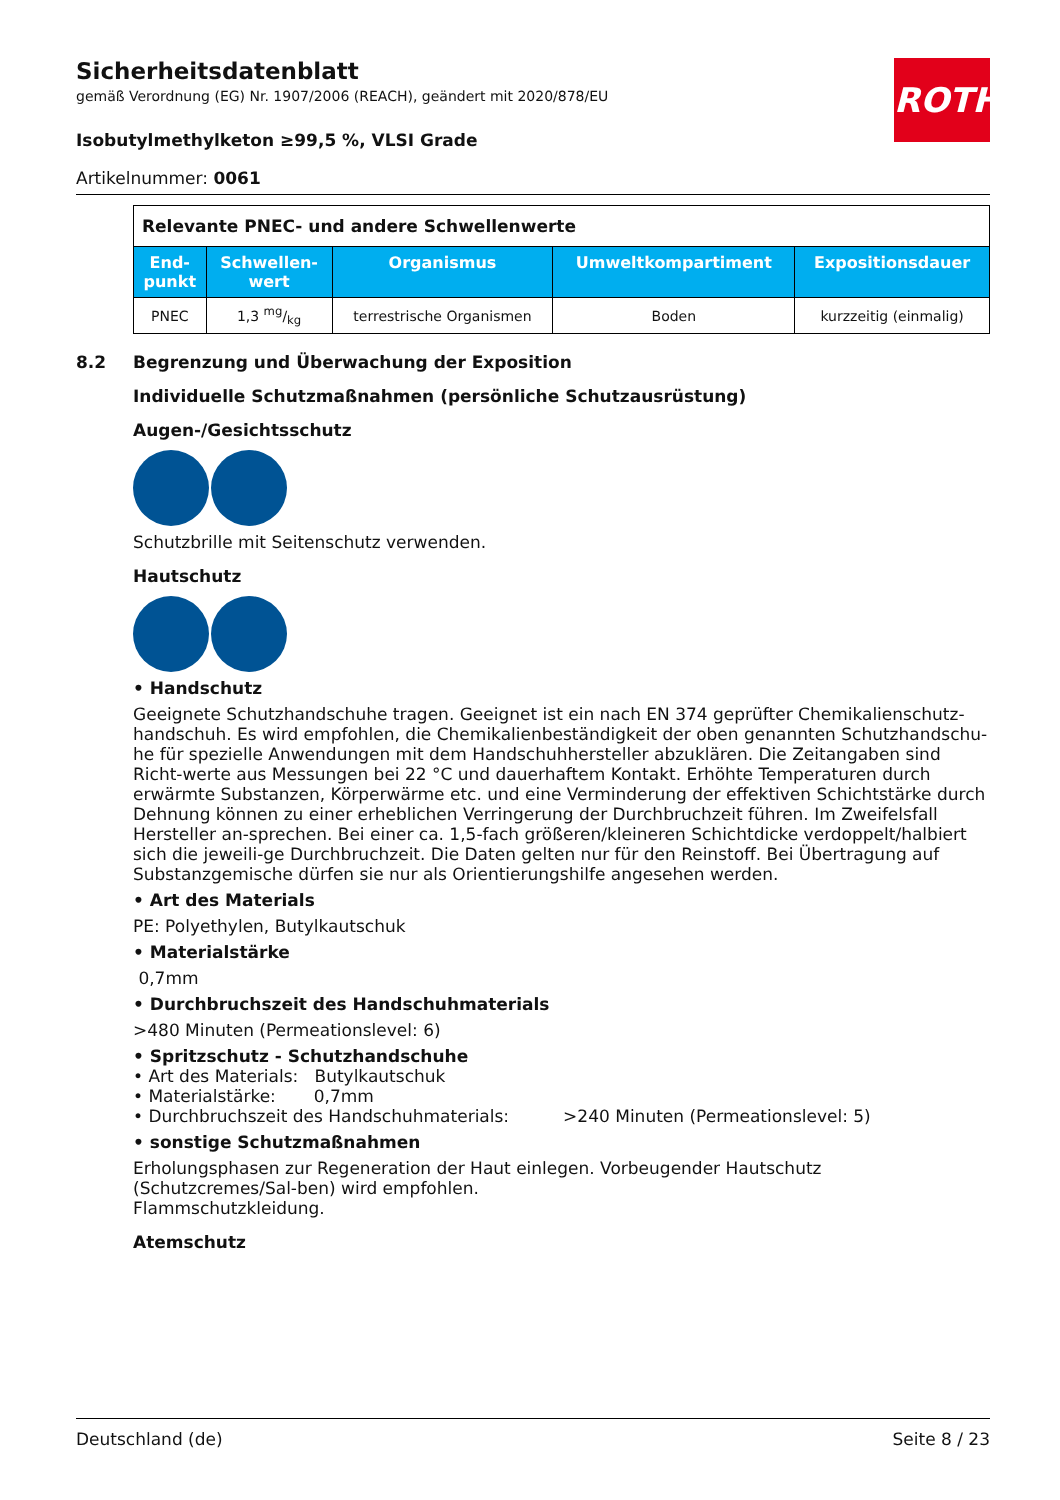ROTH
Sicherheitsdatenblatt
gemäß Verordnung (EG) Nr. 1907/2006 (REACH), geändert mit 2020/878/EU
Isobutylmethylketon ≥99,5 %, VLSI Grade
Artikelnummer: 0061
| Relevante PNEC- und andere Schwellenwerte | | | | |
| End- punkt | Schwellen- wert | Organismus | Umweltkompartiment | Expositionsdauer |
| PNEC | 1,3 mg/kg | terrestrische Organismen | Boden | kurzzeitig (einmalig) |
8.2 Begrenzung und Überwachung der Exposition
Individuelle Schutzmaßnahmen (persönliche Schutzausrüstung)
Augen-/Gesichtsschutz
Schutzbrille mit Seitenschutz verwenden.
Hautschutz
• Handschutz
Geeignete Schutzhandschuhe tragen. Geeignet ist ein nach EN 374 geprüfter Chemikalienschutz-handschuh. Es wird empfohlen, die Chemikalienbeständigkeit der oben genannten Schutzhandschu-he für spezielle Anwendungen mit dem Handschuhhersteller abzuklären. Die Zeitangaben sind Richt-werte aus Messungen bei 22 °C und dauerhaftem Kontakt. Erhöhte Temperaturen durch erwärmte Substanzen, Körperwärme etc. und eine Verminderung der effektiven Schichtstärke durch Dehnung können zu einer erheblichen Verringerung der Durchbruchzeit führen. Im Zweifelsfall Hersteller an-sprechen. Bei einer ca. 1,5-fach größeren/kleineren Schichtdicke verdoppelt/halbiert sich die jeweili-ge Durchbruchzeit. Die Daten gelten nur für den Reinstoff. Bei Übertragung auf Substanzgemische dürfen sie nur als Orientierungshilfe angesehen werden.
• Art des Materials
PE: Polyethylen, Butylkautschuk
• Materialstärke
0,7mm
• Durchbruchszeit des Handschuhmaterials
>480 Minuten (Permeationslevel: 6)
• Spritzschutz - Schutzhandschuhe
• Art des Materials: Butylkautschuk
• Materialstärke: 0,7mm
• Durchbruchszeit des Handschuhmaterials: >240 Minuten (Permeationslevel: 5)
• sonstige Schutzmaßnahmen
Erholungsphasen zur Regeneration der Haut einlegen. Vorbeugender Hautschutz (Schutzcremes/Sal-ben) wird empfohlen.
Flammschutzkleidung.
Atemschutz
Deutschland (de) Seite 8 / 23